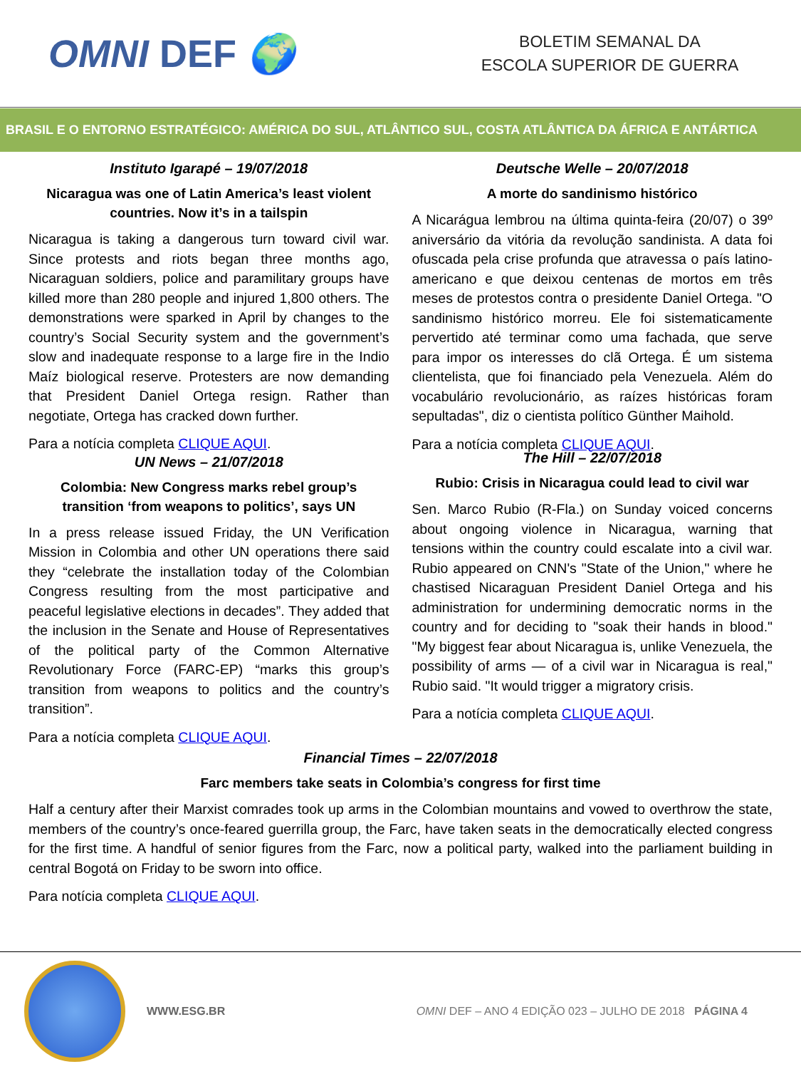OMNI DEF 🌍
BOLETIM SEMANAL DA
ESCOLA SUPERIOR DE GUERRA
BRASIL E O ENTORNO ESTRATÉGICO: AMÉRICA DO SUL, ATLÂNTICO SUL, COSTA ATLÂNTICA DA ÁFRICA E ANTÁRTICA
Instituto Igarapé – 19/07/2018
Nicaragua was one of Latin America’s least violent countries. Now it’s in a tailspin
Nicaragua is taking a dangerous turn toward civil war. Since protests and riots began three months ago, Nicaraguan soldiers, police and paramilitary groups have killed more than 280 people and injured 1,800 others. The demonstrations were sparked in April by changes to the country’s Social Security system and the government’s slow and inadequate response to a large fire in the Indio Maíz biological reserve. Protesters are now demanding that President Daniel Ortega resign. Rather than negotiate, Ortega has cracked down further.
Para a notícia completa CLIQUE AQUI.
UN News – 21/07/2018
Colombia: New Congress marks rebel group’s transition ‘from weapons to politics’, says UN
In a press release issued Friday, the UN Verification Mission in Colombia and other UN operations there said they “celebrate the installation today of the Colombian Congress resulting from the most participative and peaceful legislative elections in decades”. They added that the inclusion in the Senate and House of Representatives of the political party of the Common Alternative Revolutionary Force (FARC-EP) “marks this group’s transition from weapons to politics and the country’s transition”.
Para a notícia completa CLIQUE AQUI.
Deutsche Welle – 20/07/2018
A morte do sandinismo histórico
A Nicarágua lembrou na última quinta-feira (20/07) o 39º aniversário da vitória da revolução sandinista. A data foi ofuscada pela crise profunda que atravessa o país latino-americano e que deixou centenas de mortos em três meses de protestos contra o presidente Daniel Ortega. "O sandinismo histórico morreu. Ele foi sistematicamente pervertido até terminar como uma fachada, que serve para impor os interesses do clã Ortega. É um sistema clientelista, que foi financiado pela Venezuela. Além do vocabulário revolucionário, as raízes históricas foram sepultadas", diz o cientista político Günther Maihold.
Para a notícia completa CLIQUE AQUI.
The Hill – 22/07/2018
Rubio: Crisis in Nicaragua could lead to civil war
Sen. Marco Rubio (R-Fla.) on Sunday voiced concerns about ongoing violence in Nicaragua, warning that tensions within the country could escalate into a civil war. Rubio appeared on CNN's "State of the Union," where he chastised Nicaraguan President Daniel Ortega and his administration for undermining democratic norms in the country and for deciding to "soak their hands in blood." "My biggest fear about Nicaragua is, unlike Venezuela, the possibility of arms — of a civil war in Nicaragua is real," Rubio said. "It would trigger a migratory crisis.
Para a notícia completa CLIQUE AQUI.
Financial Times – 22/07/2018
Farc members take seats in Colombia’s congress for first time
Half a century after their Marxist comrades took up arms in the Colombian mountains and vowed to overthrow the state, members of the country’s once-feared guerrilla group, the Farc, have taken seats in the democratically elected congress for the first time. A handful of senior figures from the Farc, now a political party, walked into the parliament building in central Bogotá on Friday to be sworn into office.
Para notícia completa CLIQUE AQUI.
WWW.ESG.BR
OMNI DEF – ANO 4 EDIÇÃO 023 – JULHO DE 2018 PÁGINA 4